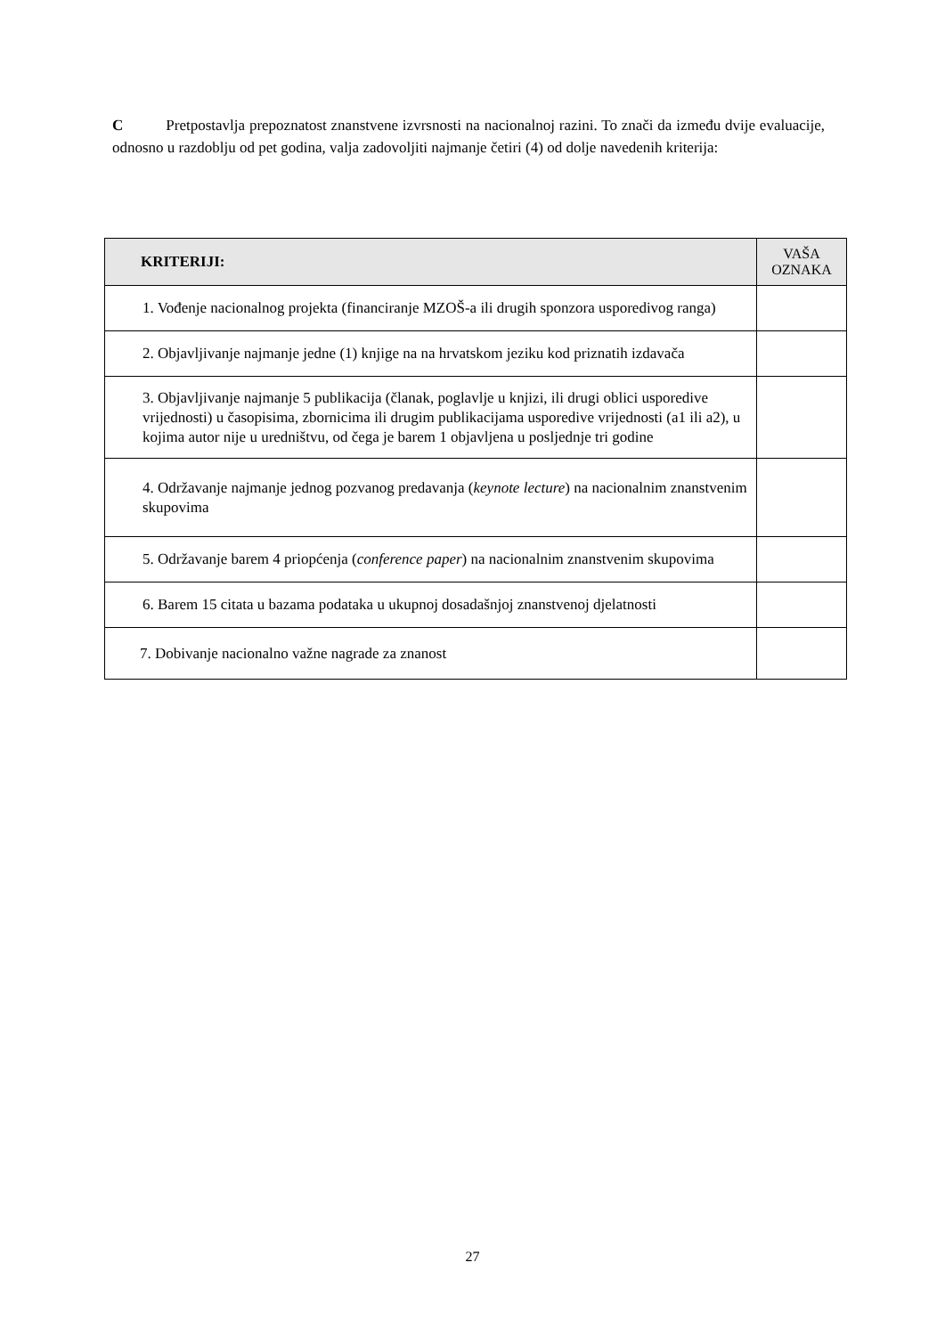C Pretpostavlja prepoznatost znanstvene izvrsnosti na nacionalnoj razini. To znači da između dvije evaluacije, odnosno u razdoblju od pet godina, valja zadovoljiti najmanje četiri (4) od dolje navedenih kriterija:
| KRITERIJI: | VAŠA OZNAKA |
| --- | --- |
| 1. Vođenje nacionalnog projekta (financiranje MZOŠ-a ili drugih sponzora usporedivog ranga) | |
| 2. Objavljivanje najmanje jedne (1) knjige na na hrvatskom jeziku kod priznatih izdavača | |
| 3. Objavljivanje najmanje 5 publikacija (članak, poglavlje u knjizi, ili drugi oblici usporedive vrijednosti) u časopisima, zbornicima ili drugim publikacijama usporedive vrijednosti (a1 ili a2), u kojima autor nije u uredništvu, od čega je barem 1 objavljena u posljednje tri godine | |
| 4. Održavanje najmanje jednog pozvanog predavanja ( keynote lecture ) na nacionalnim znanstvenim skupovima | |
| 5. Održavanje barem 4 priopćenja ( conference paper ) na nacionalnim znanstvenim skupovima | |
| 6. Barem 15 citata u bazama podataka u ukupnoj dosadašnjoj znanstvenoj djelatnosti | |
| 7. Dobivanje nacionalno važne nagrade za znanost | |
27